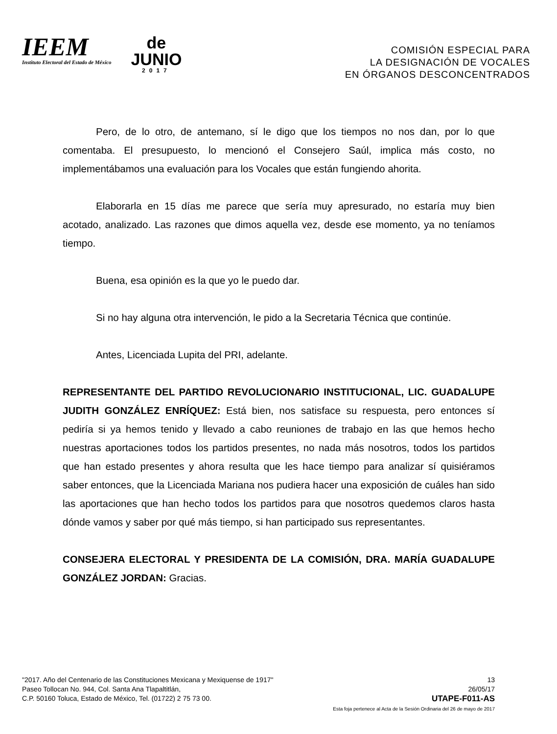IEEM
Instituto Electoral del Estado de México
de
JUNIO
2017
COMISIÓN ESPECIAL PARA
LA DESIGNACIÓN DE VOCALES
EN ÓRGANOS DESCONCENTRADOS
Pero, de lo otro, de antemano, sí le digo que los tiempos no nos dan, por lo que comentaba. El presupuesto, lo mencionó el Consejero Saúl, implica más costo, no implementábamos una evaluación para los Vocales que están fungiendo ahorita.
Elaborarla en 15 días me parece que sería muy apresurado, no estaría muy bien acotado, analizado. Las razones que dimos aquella vez, desde ese momento, ya no teníamos tiempo.
Buena, esa opinión es la que yo le puedo dar.
Si no hay alguna otra intervención, le pido a la Secretaria Técnica que continúe.
Antes, Licenciada Lupita del PRI, adelante.
REPRESENTANTE DEL PARTIDO REVOLUCIONARIO INSTITUCIONAL, LIC. GUADALUPE JUDITH GONZÁLEZ ENRÍQUEZ: Está bien, nos satisface su respuesta, pero entonces sí pediría si ya hemos tenido y llevado a cabo reuniones de trabajo en las que hemos hecho nuestras aportaciones todos los partidos presentes, no nada más nosotros, todos los partidos que han estado presentes y ahora resulta que les hace tiempo para analizar sí quisiéramos saber entonces, que la Licenciada Mariana nos pudiera hacer una exposición de cuáles han sido las aportaciones que han hecho todos los partidos para que nosotros quedemos claros hasta dónde vamos y saber por qué más tiempo, si han participado sus representantes.
CONSEJERA ELECTORAL Y PRESIDENTA DE LA COMISIÓN, DRA. MARÍA GUADALUPE GONZÁLEZ JORDAN: Gracias.
"2017. Año del Centenario de las Constituciones Mexicana y Mexiquense de 1917"
Paseo Tollocan No. 944, Col. Santa Ana Tlapaltitlán,
C.P. 50160 Toluca, Estado de México, Tel. (01722) 2 75 73 00.
13
26/05/17
UTAPE-F011-AS
Esta foja pertenece al Acta de la Sesión Ordinaria del 26 de mayo de 2017